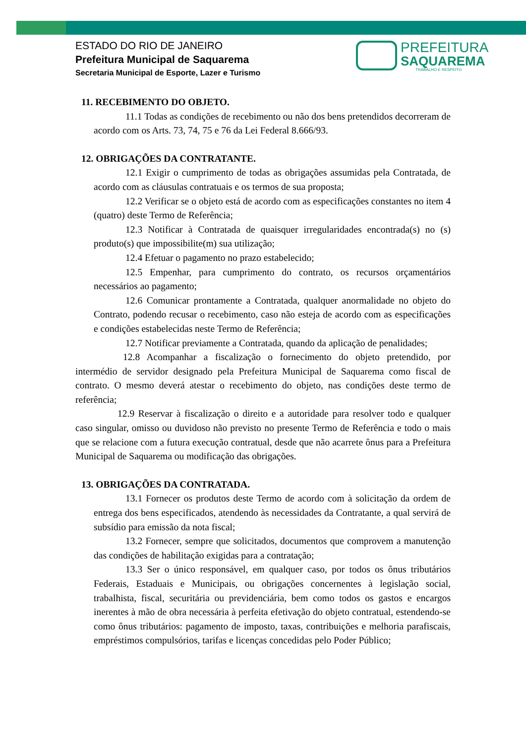ESTADO DO RIO DE JANEIRO
Prefeitura Municipal de Saquarema
Secretaria Municipal de Esporte, Lazer e Turismo
PREFEITURA
SAQUAREMA
TRABALHO E RESPEITO
11. RECEBIMENTO DO OBJETO.
11.1 Todas as condições de recebimento ou não dos bens pretendidos decorreram de acordo com os Arts. 73, 74, 75 e 76 da Lei Federal 8.666/93.
12. OBRIGAÇÕES DA CONTRATANTE.
12.1 Exigir o cumprimento de todas as obrigações assumidas pela Contratada, de acordo com as cláusulas contratuais e os termos de sua proposta;
12.2 Verificar se o objeto está de acordo com as especificações constantes no item 4 (quatro) deste Termo de Referência;
12.3 Notificar à Contratada de quaisquer irregularidades encontrada(s) no (s) produto(s) que impossibilite(m) sua utilização;
12.4 Efetuar o pagamento no prazo estabelecido;
12.5 Empenhar, para cumprimento do contrato, os recursos orçamentários necessários ao pagamento;
12.6 Comunicar prontamente a Contratada, qualquer anormalidade no objeto do Contrato, podendo recusar o recebimento, caso não esteja de acordo com as especificações e condições estabelecidas neste Termo de Referência;
12.7 Notificar previamente a Contratada, quando da aplicação de penalidades;
12.8 Acompanhar a fiscalização o fornecimento do objeto pretendido, por intermédio de servidor designado pela Prefeitura Municipal de Saquarema como fiscal de contrato. O mesmo deverá atestar o recebimento do objeto, nas condições deste termo de referência;
12.9 Reservar à fiscalização o direito e a autoridade para resolver todo e qualquer caso singular, omisso ou duvidoso não previsto no presente Termo de Referência e todo o mais que se relacione com a futura execução contratual, desde que não acarrete ônus para a Prefeitura Municipal de Saquarema ou modificação das obrigações.
13. OBRIGAÇÕES DA CONTRATADA.
13.1 Fornecer os produtos deste Termo de acordo com à solicitação da ordem de entrega dos bens especificados, atendendo às necessidades da Contratante, a qual servirá de subsídio para emissão da nota fiscal;
13.2 Fornecer, sempre que solicitados, documentos que comprovem a manutenção das condições de habilitação exigidas para a contratação;
13.3 Ser o único responsável, em qualquer caso, por todos os ônus tributários Federais, Estaduais e Municipais, ou obrigações concernentes à legislação social, trabalhista, fiscal, securitária ou previdenciária, bem como todos os gastos e encargos inerentes à mão de obra necessária à perfeita efetivação do objeto contratual, estendendo-se como ônus tributários: pagamento de imposto, taxas, contribuições e melhoria parafiscais, empréstimos compulsórios, tarifas e licenças concedidas pelo Poder Público;